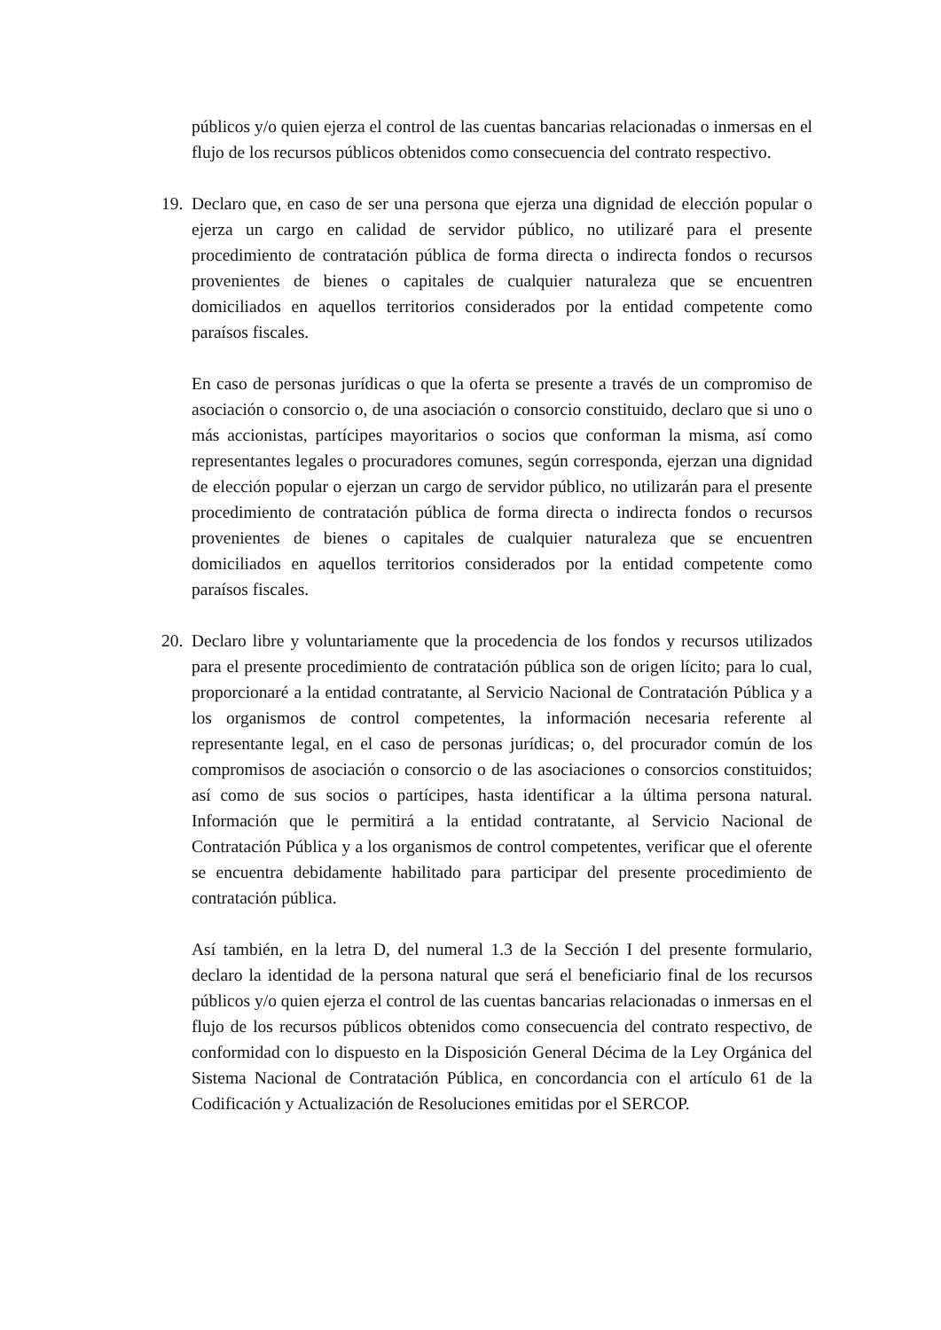públicos y/o quien ejerza el control de las cuentas bancarias relacionadas o inmersas en el flujo de los recursos públicos obtenidos como consecuencia del contrato respectivo.
19.
Declaro que, en caso de ser una persona que ejerza una dignidad de elección popular o ejerza un cargo en calidad de servidor público, no utilizaré para el presente procedimiento de contratación pública de forma directa o indirecta fondos o recursos provenientes de bienes o capitales de cualquier naturaleza que se encuentren domiciliados en aquellos territorios considerados por la entidad competente como paraísos fiscales.
En caso de personas jurídicas o que la oferta se presente a través de un compromiso de asociación o consorcio o, de una asociación o consorcio constituido, declaro que si uno o más accionistas, partícipes mayoritarios o socios que conforman la misma, así como representantes legales o procuradores comunes, según corresponda, ejerzan una dignidad de elección popular o ejerzan un cargo de servidor público, no utilizarán para el presente procedimiento de contratación pública de forma directa o indirecta fondos o recursos provenientes de bienes o capitales de cualquier naturaleza que se encuentren domiciliados en aquellos territorios considerados por la entidad competente como paraísos fiscales.
20.
Declaro libre y voluntariamente que la procedencia de los fondos y recursos utilizados para el presente procedimiento de contratación pública son de origen lícito; para lo cual, proporcionaré a la entidad contratante, al Servicio Nacional de Contratación Pública y a los organismos de control competentes, la información necesaria referente al representante legal, en el caso de personas jurídicas; o, del procurador común de los compromisos de asociación o consorcio o de las asociaciones o consorcios constituidos; así como de sus socios o partícipes, hasta identificar a la última persona natural. Información que le permitirá a la entidad contratante, al Servicio Nacional de Contratación Pública y a los organismos de control competentes, verificar que el oferente se encuentra debidamente habilitado para participar del presente procedimiento de contratación pública.
Así también, en la letra D, del numeral 1.3 de la Sección I del presente formulario, declaro la identidad de la persona natural que será el beneficiario final de los recursos públicos y/o quien ejerza el control de las cuentas bancarias relacionadas o inmersas en el flujo de los recursos públicos obtenidos como consecuencia del contrato respectivo, de conformidad con lo dispuesto en la Disposición General Décima de la Ley Orgánica del Sistema Nacional de Contratación Pública, en concordancia con el artículo 61 de la Codificación y Actualización de Resoluciones emitidas por el SERCOP.